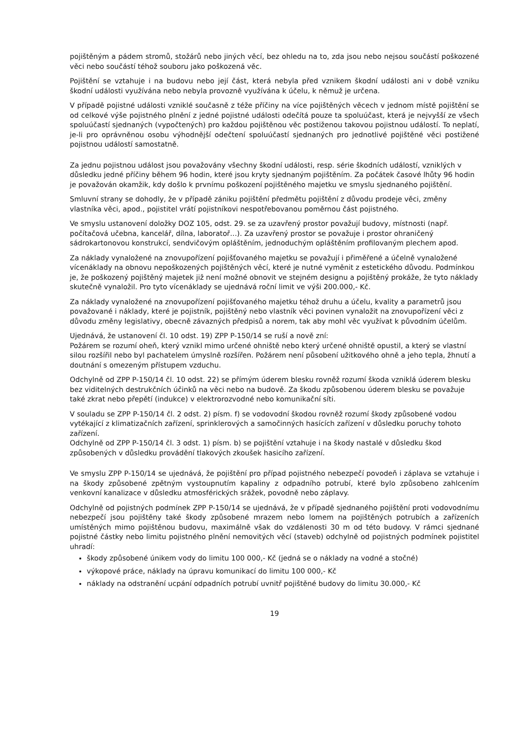pojištěným a pádem stromů, stožárů nebo jiných věcí, bez ohledu na to, zda jsou nebo nejsou součástí poškozené věci nebo součástí téhož souboru jako poškozená věc.
Pojištění se vztahuje i na budovu nebo její část, která nebyla před vznikem škodní události ani v době vzniku škodní události využívána nebo nebyla provozně využívána k účelu, k němuž je určena.
V případě pojistné události vzniklé současně z téže příčiny na více pojištěných věcech v jednom místě pojištění se od celkové výše pojistného plnění z jedné pojistné události odečítá pouze ta spoluúčast, která je nejvyšší ze všech spoluúčastí sjednaných (vypočtených) pro každou pojištěnou věc postiženou takovou pojistnou událostí. To neplatí, je-li pro oprávněnou osobu výhodnější odečtení spoluúčastí sjednaných pro jednotlivé pojištěné věci postižené pojistnou událostí samostatně.
Za jednu pojistnou událost jsou považovány všechny škodní události, resp. série škodních událostí, vzniklých v důsledku jedné příčiny během 96 hodin, které jsou kryty sjednaným pojištěním. Za počátek časové lhůty 96 hodin je považován okamžik, kdy došlo k prvnímu poškození pojištěného majetku ve smyslu sjednaného pojištění.
Smluvní strany se dohodly, že v případě zániku pojištění předmětu pojištění z důvodu prodeje věci, změny vlastníka věci, apod., pojistitel vrátí pojistníkovi nespotřebovanou poměrnou část pojistného.
Ve smyslu ustanovení doložky DOZ 105, odst. 29. se za uzavřený prostor považují budovy, místnosti (např. počítačová učebna, kancelář, dílna, laboratoř…). Za uzavřený prostor se považuje i prostor ohraničený sádrokartonovou konstrukcí, sendvičovým opláštěním, jednoduchým opláštěním profilovaným plechem apod.
Za náklady vynaložené na znovupořízení pojišťovaného majetku se považují i přiměřené a účelně vynaložené vícenáklady na obnovu nepoškozených pojištěných věcí, které je nutné vyměnit z estetického důvodu. Podmínkou je, že poškozený pojištěný majetek již není možné obnovit ve stejném designu a pojištěný prokáže, že tyto náklady skutečně vynaložil. Pro tyto vícenáklady se ujednává roční limit ve výši 200.000,- Kč.
Za náklady vynaložené na znovupořízení pojišťovaného majetku téhož druhu a účelu, kvality a parametrů jsou považované i náklady, které je pojistník, pojištěný nebo vlastník věci povinen vynaložit na znovupořízení věci z důvodu změny legislativy, obecně závazných předpisů a norem, tak aby mohl věc využívat k původním účelům.
Ujednává, že ustanovení čl. 10 odst. 19) ZPP P-150/14 se ruší a nově zní:
Požárem se rozumí oheň, který vznikl mimo určené ohniště nebo který určené ohniště opustil, a který se vlastní silou rozšířil nebo byl pachatelem úmyslně rozšířen. Požárem není působení užitkového ohně a jeho tepla, žhnutí a doutnání s omezeným přístupem vzduchu.
Odchylně od ZPP P-150/14 čl. 10 odst. 22) se přímým úderem blesku rovněž rozumí škoda vzniklá úderem blesku bez viditelných destrukčních účinků na věci nebo na budově. Za škodu způsobenou úderem blesku se považuje také zkrat nebo přepětí (indukce) v elektrorozvodné nebo komunikační síti.
V souladu se ZPP P-150/14 čl. 2 odst. 2) písm. f) se vodovodní škodou rovněž rozumí škody způsobené vodou vytékající z klimatizačních zařízení, sprinklerových a samočinných hasících zařízení v důsledku poruchy tohoto zařízení.
Odchylně od ZPP P-150/14 čl. 3 odst. 1) písm. b) se pojištění vztahuje i na škody nastalé v důsledku škod způsobených v důsledku provádění tlakových zkoušek hasicího zařízení.
Ve smyslu ZPP P-150/14 se ujednává, že pojištění pro případ pojistného nebezpečí povodeň i záplava se vztahuje i na škody způsobené zpětným vystoupnutím kapaliny z odpadního potrubí, které bylo způsobeno zahlcením venkovní kanalizace v důsledku atmosférických srážek, povodně nebo záplavy.
Odchylně od pojistných podmínek ZPP P-150/14 se ujednává, že v případě sjednaného pojištění proti vodovodnímu nebezpečí jsou pojištěny také škody způsobené mrazem nebo lomem na pojištěných potrubích a zařízeních umístěných mimo pojištěnou budovu, maximálně však do vzdálenosti 30 m od této budovy. V rámci sjednané pojistné částky nebo limitu pojistného plnění nemovitých věcí (staveb) odchylně od pojistných podmínek pojistitel uhradí:
škody způsobené únikem vody do limitu 100 000,- Kč (jedná se o náklady na vodné a stočné)
výkopové práce, náklady na úpravu komunikací do limitu 100 000,- Kč
náklady na odstranění ucpání odpadních potrubí uvnitř pojištěné budovy do limitu 30.000,- Kč
19